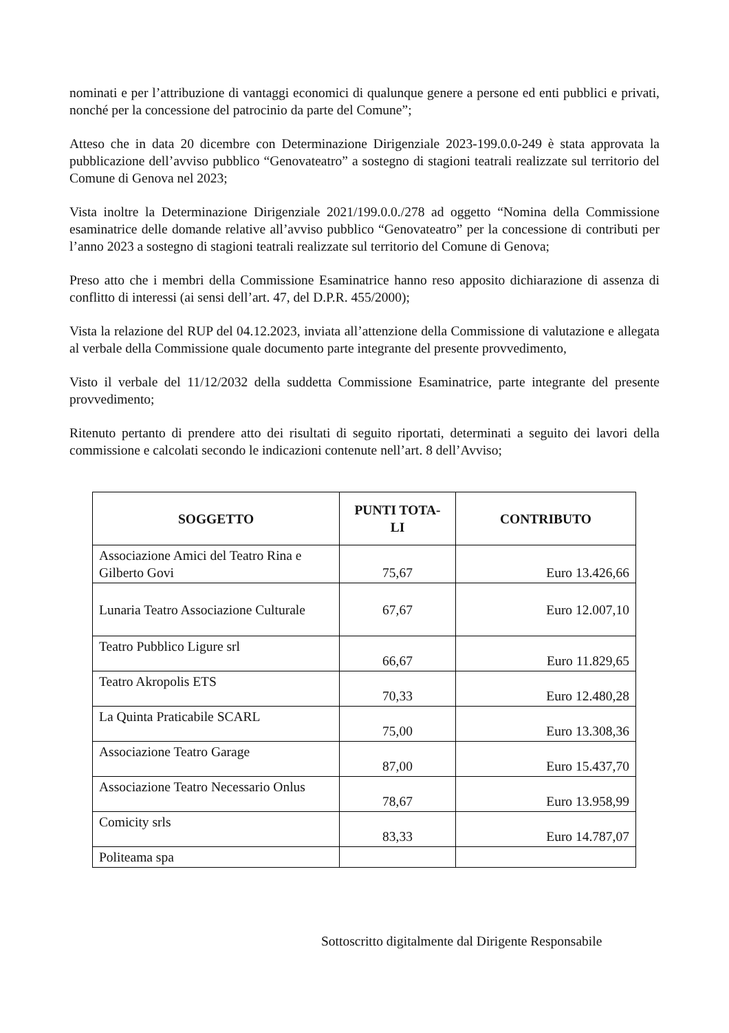nominati e per l’attribuzione di vantaggi economici di qualunque genere a persone ed enti pubblici e privati, nonché per la concessione del patrocinio da parte del Comune”;
Atteso che in data 20 dicembre con Determinazione Dirigenziale 2023-199.0.0-249 è stata approvata la pubblicazione dell’avviso pubblico “Genovateatro” a sostegno di stagioni teatrali realizzate sul territorio del Comune di Genova nel 2023;
Vista inoltre la Determinazione Dirigenziale 2021/199.0.0./278 ad oggetto “Nomina della Commissione esaminatrice delle domande relative all’avviso pubblico “Genovateatro” per la concessione di contributi per l’anno 2023 a sostegno di stagioni teatrali realizzate sul territorio del Comune di Genova;
Preso atto che i membri della Commissione Esaminatrice hanno reso apposito dichiarazione di assenza di conflitto di interessi (ai sensi dell’art. 47, del D.P.R. 455/2000);
Vista la relazione del RUP del 04.12.2023, inviata all’attenzione della Commissione di valutazione e allegata al verbale della Commissione quale documento parte integrante del presente provvedimento,
Visto il verbale del 11/12/2032 della suddetta Commissione Esaminatrice, parte integrante del presente provvedimento;
Ritenuto pertanto di prendere atto dei risultati di seguito riportati, determinati a seguito dei lavori della commissione e calcolati secondo le indicazioni contenute nell’art. 8 dell’Avviso;
| SOGGETTO | PUNTI TOTA- LI | CONTRIBUTO |
| --- | --- | --- |
| Associazione Amici del Teatro Rina e Gilberto Govi | 75,67 | Euro 13.426,66 |
| Lunaria Teatro Associazione Culturale | 67,67 | Euro 12.007,10 |
| Teatro Pubblico Ligure srl | 66,67 | Euro 11.829,65 |
| Teatro Akropolis ETS | 70,33 | Euro 12.480,28 |
| La Quinta Praticabile SCARL | 75,00 | Euro 13.308,36 |
| Associazione Teatro Garage | 87,00 | Euro 15.437,70 |
| Associazione Teatro Necessario Onlus | 78,67 | Euro 13.958,99 |
| Comicity srls | 83,33 | Euro 14.787,07 |
| Politeama spa | | |
Sottoscritto digitalmente dal Dirigente Responsabile